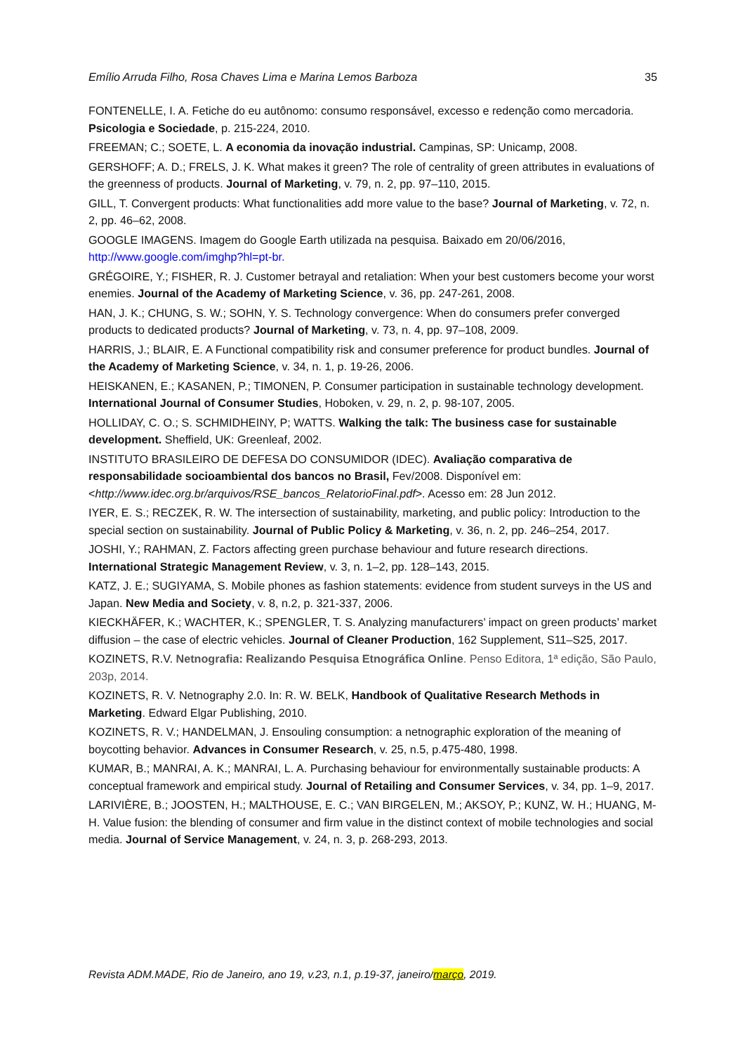Emílio Arruda Filho, Rosa Chaves Lima e Marina Lemos Barboza 35
FONTENELLE, I. A. Fetiche do eu autônomo: consumo responsável, excesso e redenção como mercadoria. Psicologia e Sociedade, p. 215-224, 2010.
FREEMAN; C.; SOETE, L. A economia da inovação industrial. Campinas, SP: Unicamp, 2008.
GERSHOFF; A. D.; FRELS, J. K. What makes it green? The role of centrality of green attributes in evaluations of the greenness of products. Journal of Marketing, v. 79, n. 2, pp. 97–110, 2015.
GILL, T. Convergent products: What functionalities add more value to the base? Journal of Marketing, v. 72, n. 2, pp. 46–62, 2008.
GOOGLE IMAGENS. Imagem do Google Earth utilizada na pesquisa. Baixado em 20/06/2016, http://www.google.com/imghp?hl=pt-br.
GRÉGOIRE, Y.; FISHER, R. J. Customer betrayal and retaliation: When your best customers become your worst enemies. Journal of the Academy of Marketing Science, v. 36, pp. 247-261, 2008.
HAN, J. K.; CHUNG, S. W.; SOHN, Y. S. Technology convergence: When do consumers prefer converged products to dedicated products? Journal of Marketing, v. 73, n. 4, pp. 97–108, 2009.
HARRIS, J.; BLAIR, E. A Functional compatibility risk and consumer preference for product bundles. Journal of the Academy of Marketing Science, v. 34, n. 1, p. 19-26, 2006.
HEISKANEN, E.; KASANEN, P.; TIMONEN, P. Consumer participation in sustainable technology development. International Journal of Consumer Studies, Hoboken, v. 29, n. 2, p. 98-107, 2005.
HOLLIDAY, C. O.; S. SCHMIDHEINY, P; WATTS. Walking the talk: The business case for sustainable development. Sheffield, UK: Greenleaf, 2002.
INSTITUTO BRASILEIRO DE DEFESA DO CONSUMIDOR (IDEC). Avaliação comparativa de responsabilidade socioambiental dos bancos no Brasil, Fev/2008. Disponível em: <http://www.idec.org.br/arquivos/RSE_bancos_RelatorioFinal.pdf>. Acesso em: 28 Jun 2012.
IYER, E. S.; RECZEK, R. W. The intersection of sustainability, marketing, and public policy: Introduction to the special section on sustainability. Journal of Public Policy & Marketing, v. 36, n. 2, pp. 246–254, 2017.
JOSHI, Y.; RAHMAN, Z. Factors affecting green purchase behaviour and future research directions. International Strategic Management Review, v. 3, n. 1–2, pp. 128–143, 2015.
KATZ, J. E.; SUGIYAMA, S. Mobile phones as fashion statements: evidence from student surveys in the US and Japan. New Media and Society, v. 8, n.2, p. 321-337, 2006.
KIECKHÄFER, K.; WACHTER, K.; SPENGLER, T. S. Analyzing manufacturers’ impact on green products’ market diffusion – the case of electric vehicles. Journal of Cleaner Production, 162 Supplement, S11–S25, 2017.
KOZINETS, R.V. Netnografia: Realizando Pesquisa Etnográfica Online. Penso Editora, 1ª edição, São Paulo, 203p, 2014.
KOZINETS, R. V. Netnography 2.0. In: R. W. BELK, Handbook of Qualitative Research Methods in Marketing. Edward Elgar Publishing, 2010.
KOZINETS, R. V.; HANDELMAN, J. Ensouling consumption: a netnographic exploration of the meaning of boycotting behavior. Advances in Consumer Research, v. 25, n.5, p.475-480, 1998.
KUMAR, B.; MANRAI, A. K.; MANRAI, L. A. Purchasing behaviour for environmentally sustainable products: A conceptual framework and empirical study. Journal of Retailing and Consumer Services, v. 34, pp. 1–9, 2017.
LARIVIÈRE, B.; JOOSTEN, H.; MALTHOUSE, E. C.; VAN BIRGELEN, M.; AKSOY, P.; KUNZ, W. H.; HUANG, M-H. Value fusion: the blending of consumer and firm value in the distinct context of mobile technologies and social media. Journal of Service Management, v. 24, n. 3, p. 268-293, 2013.
Revista ADM.MADE, Rio de Janeiro, ano 19, v.23, n.1, p.19-37, janeiro/março, 2019.